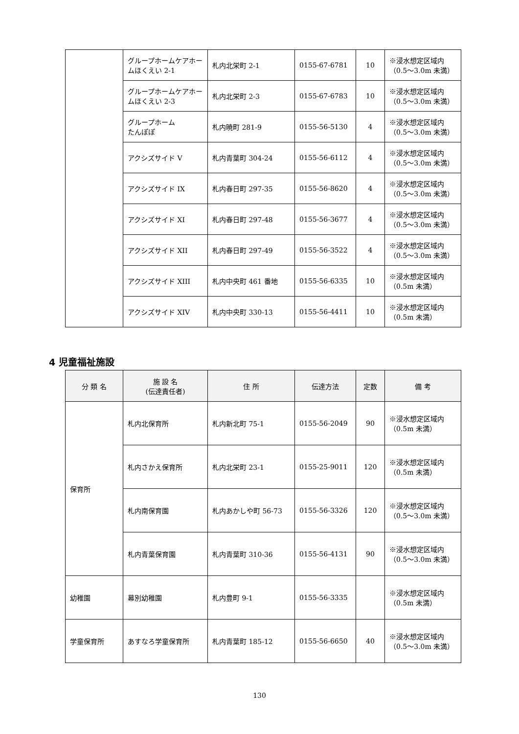| | グループホームケアホームほくえい 2-1 | 札内北栄町 2-1 | 0155-67-6781 | 10 | ※浸水想定区域内（0.5～3.0m 未満） |
| | グループホームケアホームほくえい 2-3 | 札内北栄町 2-3 | 0155-67-6783 | 10 | ※浸水想定区域内（0.5～3.0m 未満） |
| | グループホーム たんぽぽ | 札内暁町 281-9 | 0155-56-5130 | 4 | ※浸水想定区域内（0.5～3.0m 未満） |
| | アクシズサイド V | 札内青葉町 304-24 | 0155-56-6112 | 4 | ※浸水想定区域内（0.5～3.0m 未満） |
| | アクシズサイド IX | 札内春日町 297-35 | 0155-56-8620 | 4 | ※浸水想定区域内（0.5～3.0m 未満） |
| | アクシズサイド XI | 札内春日町 297-48 | 0155-56-3677 | 4 | ※浸水想定区域内（0.5～3.0m 未満） |
| | アクシズサイド XII | 札内春日町 297-49 | 0155-56-3522 | 4 | ※浸水想定区域内（0.5～3.0m 未満） |
| | アクシズサイド XIII | 札内中央町 461 番地 | 0155-56-6335 | 10 | ※浸水想定区域内（0.5m 未満） |
| | アクシズサイド XIV | 札内中央町 330-13 | 0155-56-4411 | 10 | ※浸水想定区域内（0.5m 未満） |
4 児童福祉施設
| 分 類 名 | 施 設 名 (伝達責任者) | 住 所 | 伝達方法 | 定数 | 備 考 |
| --- | --- | --- | --- | --- | --- |
| 保育所 | 札内北保育所 | 札内新北町 75-1 | 0155-56-2049 | 90 | ※浸水想定区域内（0.5m 未満） |
| | 札内さかえ保育所 | 札内北栄町 23-1 | 0155-25-9011 | 120 | ※浸水想定区域内（0.5m 未満） |
| | 札内南保育園 | 札内あかしや町 56-73 | 0155-56-3326 | 120 | ※浸水想定区域内（0.5～3.0m 未満） |
| | 札内青葉保育園 | 札内青葉町 310-36 | 0155-56-4131 | 90 | ※浸水想定区域内（0.5～3.0m 未満） |
| 幼稚園 | 幕別幼稚園 | 札内豊町 9-1 | 0155-56-3335 | | ※浸水想定区域内（0.5m 未満） |
| 学童保育所 | あすなろ学童保育所 | 札内青葉町 185-12 | 0155-56-6650 | 40 | ※浸水想定区域内（0.5～3.0m 未満） |
130